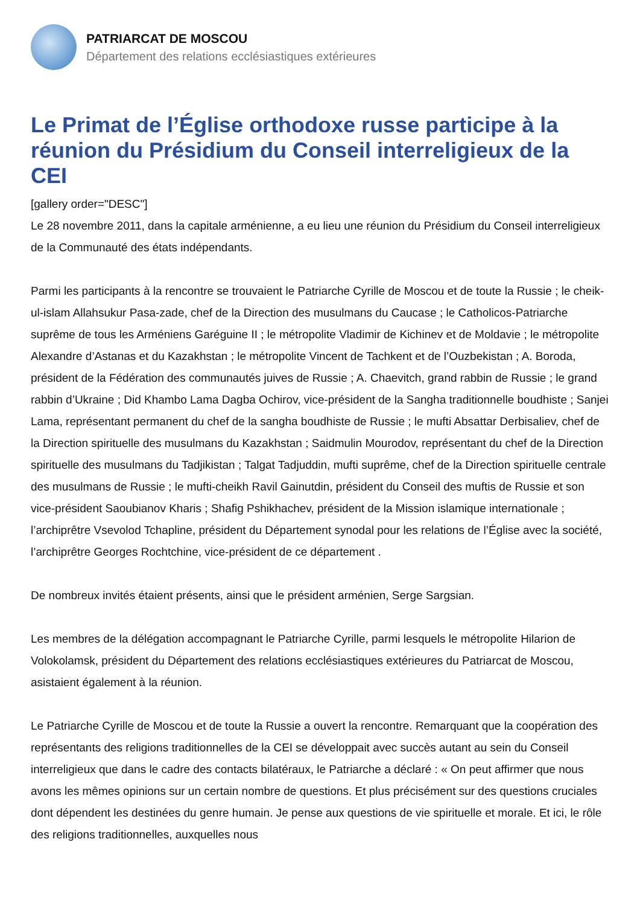PATRIARCAT DE MOSCOU
Département des relations ecclésiastiques extérieures
Le Primat de l’Église orthodoxe russe participe à la réunion du Présidium du Conseil interreligieux de la CEI
[gallery order="DESC"]
Le 28 novembre 2011, dans la capitale arménienne, a eu lieu une réunion du Présidium du Conseil interreligieux de la Communauté des états indépendants.
Parmi les participants à la rencontre se trouvaient le Patriarche Cyrille de Moscou et de toute la Russie ; le cheik-ul-islam Allahsukur Pasa-zade, chef de la Direction des musulmans du Caucase ; le Catholicos-Patriarche suprême de tous les Arméniens Garéguine II ; le métropolite Vladimir de Kichinev et de Moldavie ; le métropolite Alexandre d’Astanas et du Kazakhstan ; le métropolite Vincent de Tachkent et de l’Ouzbekistan ; A. Boroda, président de la Fédération des communautés juives de Russie ; A. Chaevitch, grand rabbin de Russie ; le grand rabbin d’Ukraine ; Did Khambo Lama Dagba Ochirov, vice-président de la Sangha traditionnelle boudhiste ; Sanjei Lama, représentant permanent du chef de la sangha boudhiste de Russie ; le mufti Absattar Derbisaliev, chef de la Direction spirituelle des musulmans du Kazakhstan ; Saidmulin Mourodov, représentant du chef de la Direction spirituelle des musulmans du Tadjikistan ; Talgat Tadjuddin, mufti suprême, chef de la Direction spirituelle centrale des musulmans de Russie ; le mufti-cheikh Ravil Gainutdin, président du Conseil des muftis de Russie et son vice-président Saoubianov Kharis ; Shafig Pshikhachev, président de la Mission islamique internationale ; l’archiprêtre Vsevolod Tchapline, président du Département synodal pour les relations de l’Église avec la société, l’archiprêtre Georges Rochtchine, vice-président de ce département .
De nombreux invités étaient présents, ainsi que le président arménien, Serge Sargsian.
Les membres de la délégation accompagnant le Patriarche Cyrille, parmi lesquels le métropolite Hilarion de Volokolamsk, président du Département des relations ecclésiastiques extérieures du Patriarcat de Moscou, asistaient également à la réunion.
Le Patriarche Cyrille de Moscou et de toute la Russie a ouvert la rencontre. Remarquant que la coopération des représentants des religions traditionnelles de la CEI se développait avec succès autant au sein du Conseil interreligieux que dans le cadre des contacts bilatéraux, le Patriarche a déclaré : « On peut affirmer que nous avons les mêmes opinions sur un certain nombre de questions. Et plus précisément sur des questions cruciales dont dépendent les destinées du genre humain. Je pense aux questions de vie spirituelle et morale. Et ici, le rôle des religions traditionnelles, auxquelles nous